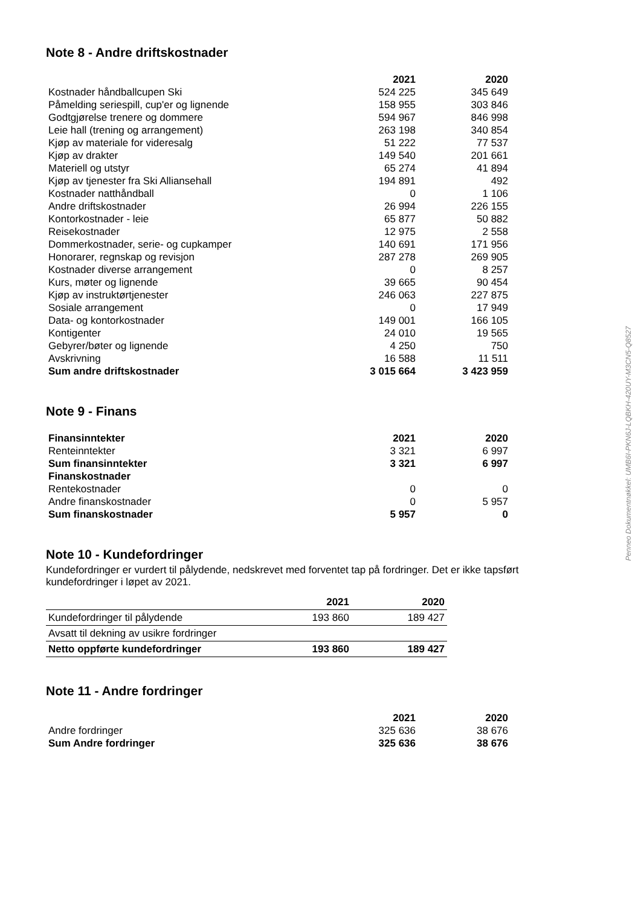Note 8 - Andre driftskostnader
| | 2021 | 2020 |
| --- | --- | --- |
| Kostnader håndballcupen Ski | 524 225 | 345 649 |
| Påmelding seriespill, cup'er og lignende | 158 955 | 303 846 |
| Godtgjørelse trenere og dommere | 594 967 | 846 998 |
| Leie hall (trening og arrangement) | 263 198 | 340 854 |
| Kjøp av materiale for videresalg | 51 222 | 77 537 |
| Kjøp av drakter | 149 540 | 201 661 |
| Materiell og utstyr | 65 274 | 41 894 |
| Kjøp av tjenester fra Ski Alliansehall | 194 891 | 492 |
| Kostnader natthåndball | 0 | 1 106 |
| Andre driftskostnader | 26 994 | 226 155 |
| Kontorkostnader - leie | 65 877 | 50 882 |
| Reisekostnader | 12 975 | 2 558 |
| Dommerkostnader, serie- og cupkamper | 140 691 | 171 956 |
| Honorarer, regnskap og revisjon | 287 278 | 269 905 |
| Kostnader diverse arrangement | 0 | 8 257 |
| Kurs, møter og lignende | 39 665 | 90 454 |
| Kjøp av instruktørtjenester | 246 063 | 227 875 |
| Sosiale arrangement | 0 | 17 949 |
| Data- og kontorkostnader | 149 001 | 166 105 |
| Kontigenter | 24 010 | 19 565 |
| Gebyrer/bøter og lignende | 4 250 | 750 |
| Avskrivning | 16 588 | 11 511 |
| Sum andre driftskostnader | 3 015 664 | 3 423 959 |
Note 9 - Finans
| Finansinntekter | 2021 | 2020 |
| --- | --- | --- |
| Renteinntekter | 3 321 | 6 997 |
| Sum finansinntekter | 3 321 | 6 997 |
| Finanskostnader | | |
| Rentekostnader | 0 | 0 |
| Andre finanskostnader | 0 | 5 957 |
| Sum finanskostnader | 5 957 | 0 |
Note 10 - Kundefordringer
Kundefordringer er vurdert til pålydende, nedskrevet med forventet tap på fordringer. Det er ikke tapsført kundefordringer i løpet av 2021.
| | 2021 | 2020 |
| --- | --- | --- |
| Kundefordringer til pålydende | 193 860 | 189 427 |
| Avsatt til dekning av usikre fordringer | | |
| Netto oppførte kundefordringer | 193 860 | 189 427 |
Note 11 - Andre fordringer
| | 2021 | 2020 |
| --- | --- | --- |
| Andre fordringer | 325 636 | 38 676 |
| Sum Andre fordringer | 325 636 | 38 676 |
Penneo Dokumentnøkkel: UMB6I-PKN6J-LQBKH-420UY-M3CN5-Q8527